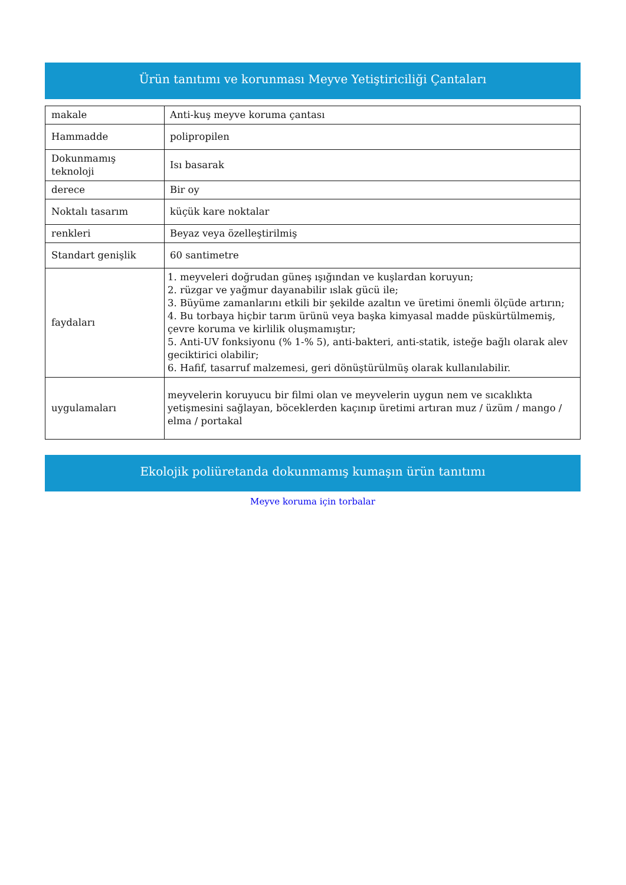Ürün tanıtımı ve korunması Meyve Yetiştiriciliği Çantaları
| makale | Anti-kuş meyve koruma çantası |
| Hammadde | polipropilen |
| Dokunmamış teknoloji | Isı basarak |
| derece | Bir oy |
| Noktalı tasarım | küçük kare noktalar |
| renkleri | Beyaz veya özelleştirilmiş |
| Standart genişlik | 60 santimetre |
| faydaları | 1. meyveleri doğrudan güneş ışığından ve kuşlardan koruyun; 2. rüzgar ve yağmur dayanabilir ıslak gücü ile; 3. Büyüme zamanlarını etkili bir şekilde azaltın ve üretimi önemli ölçüde artırın; 4. Bu torbaya hiçbir tarım ürünü veya başka kimyasal madde püskürtülmemiş, çevre koruma ve kirlilik oluşmamıştır; 5. Anti-UV fonksiyonu (% 1-% 5), anti-bakteri, anti-statik, isteğe bağlı olarak alev geciktirici olabilir; 6. Hafif, tasarruf malzemesi, geri dönüştürülmüş olarak kullanılabilir. |
| uygulamaları | meyvelerin koruyucu bir filmi olan ve meyvelerin uygun nem ve sıcaklıkta yetişmesini sağlayan, böceklerden kaçınıp üretimi artıran muz / üzüm / mango / elma / portakal |
Ekolojik poliüretanda dokunmamış kumaşın ürün tanıtımı
Meyve koruma için torbalar